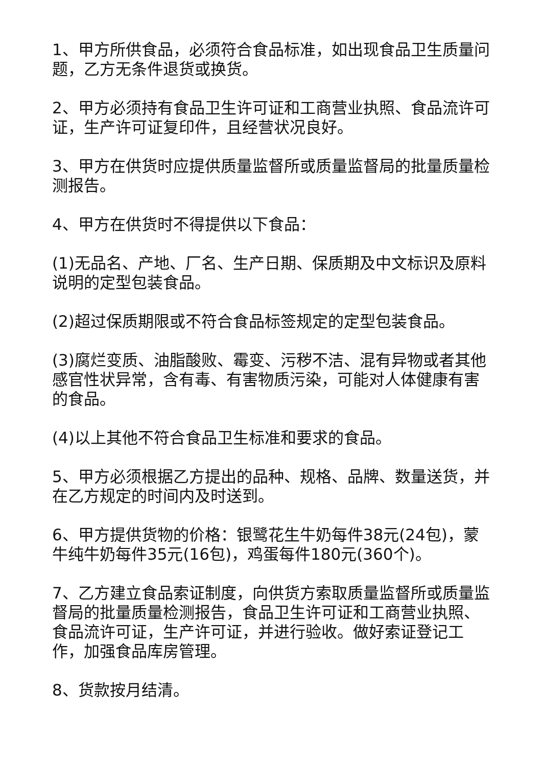1、甲方所供食品，必须符合食品标准，如出现食品卫生质量问题，乙方无条件退货或换货。
2、甲方必须持有食品卫生许可证和工商营业执照、食品流许可证，生产许可证复印件，且经营状况良好。
3、甲方在供货时应提供质量监督所或质量监督局的批量质量检测报告。
4、甲方在供货时不得提供以下食品：
(1)无品名、产地、厂名、生产日期、保质期及中文标识及原料说明的定型包装食品。
(2)超过保质期限或不符合食品标签规定的定型包装食品。
(3)腐烂变质、油脂酸败、霉变、污秽不洁、混有异物或者其他感官性状异常，含有毒、有害物质污染，可能对人体健康有害的食品。
(4)以上其他不符合食品卫生标准和要求的食品。
5、甲方必须根据乙方提出的品种、规格、品牌、数量送货，并在乙方规定的时间内及时送到。
6、甲方提供货物的价格：银鹭花生牛奶每件38元(24包)，蒙牛纯牛奶每件35元(16包)，鸡蛋每件180元(360个)。
7、乙方建立食品索证制度，向供货方索取质量监督所或质量监督局的批量质量检测报告，食品卫生许可证和工商营业执照、食品流许可证，生产许可证，并进行验收。做好索证登记工作，加强食品库房管理。
8、货款按月结清。